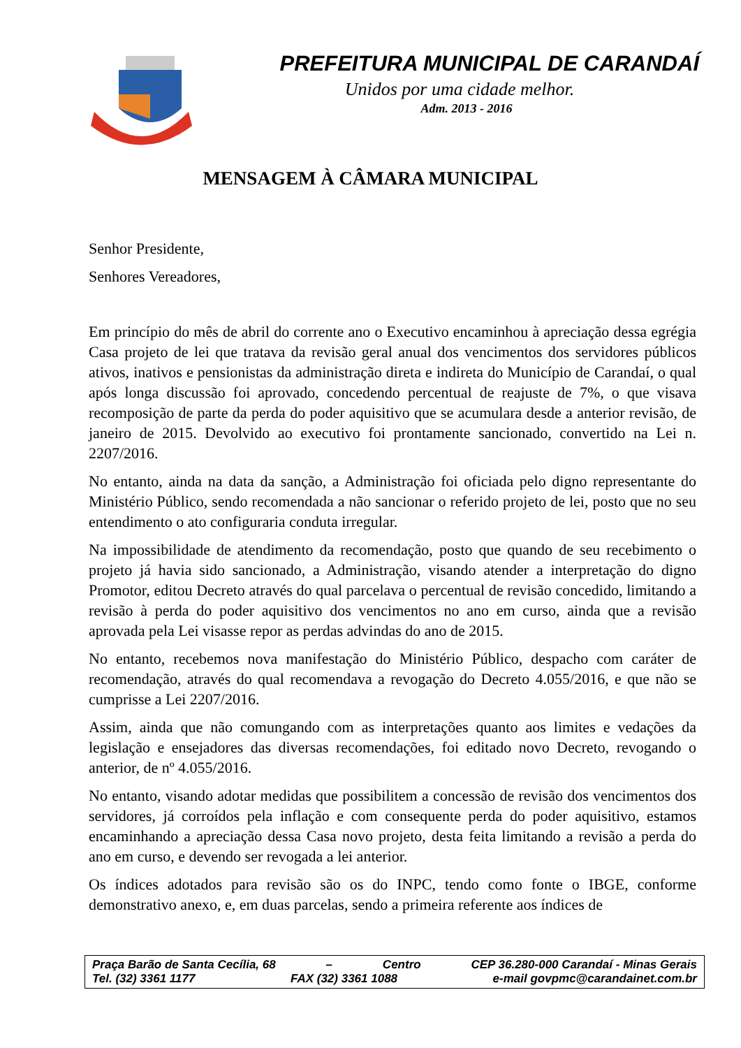PREFEITURA MUNICIPAL DE CARANDAÍ
Unidos por uma cidade melhor.
Adm. 2013 - 2016
MENSAGEM À CÂMARA MUNICIPAL
Senhor Presidente,
Senhores Vereadores,
Em princípio do mês de abril do corrente ano o Executivo encaminhou à apreciação dessa egrégia Casa projeto de lei que tratava da revisão geral anual dos vencimentos dos servidores públicos ativos, inativos e pensionistas da administração direta e indireta do Município de Carandaí, o qual após longa discussão foi aprovado, concedendo percentual de reajuste de 7%, o que visava recomposição de parte da perda do poder aquisitivo que se acumulara desde a anterior revisão, de janeiro de 2015. Devolvido ao executivo foi prontamente sancionado, convertido na Lei n. 2207/2016.
No entanto, ainda na data da sanção, a Administração foi oficiada pelo digno representante do Ministério Público, sendo recomendada a não sancionar o referido projeto de lei, posto que no seu entendimento o ato configuraria conduta irregular.
Na impossibilidade de atendimento da recomendação, posto que quando de seu recebimento o projeto já havia sido sancionado, a Administração, visando atender a interpretação do digno Promotor, editou Decreto através do qual parcelava o percentual de revisão concedido, limitando a revisão à perda do poder aquisitivo dos vencimentos no ano em curso, ainda que a revisão aprovada pela Lei visasse repor as perdas advindas do ano de 2015.
No entanto, recebemos nova manifestação do Ministério Público, despacho com caráter de recomendação, através do qual recomendava a revogação do Decreto 4.055/2016, e que não se cumprisse a Lei 2207/2016.
Assim, ainda que não comungando com as interpretações quanto aos limites e vedações da legislação e ensejadores das diversas recomendações, foi editado novo Decreto, revogando o anterior, de nº 4.055/2016.
No entanto, visando adotar medidas que possibilitem a concessão de revisão dos vencimentos dos servidores, já corroídos pela inflação e com consequente perda do poder aquisitivo, estamos encaminhando a apreciação dessa Casa novo projeto, desta feita limitando a revisão a perda do ano em curso, e devendo ser revogada a lei anterior.
Os índices adotados para revisão são os do INPC, tendo como fonte o IBGE, conforme demonstrativo anexo, e, em duas parcelas, sendo a primeira referente aos índices de
Praça Barão de Santa Cecília, 68 – Centro CEP 36.280-000 Carandaí - Minas Gerais
Tel. (32) 3361 1177 FAX (32) 3361 1088 e-mail govpmc@carandainet.com.br